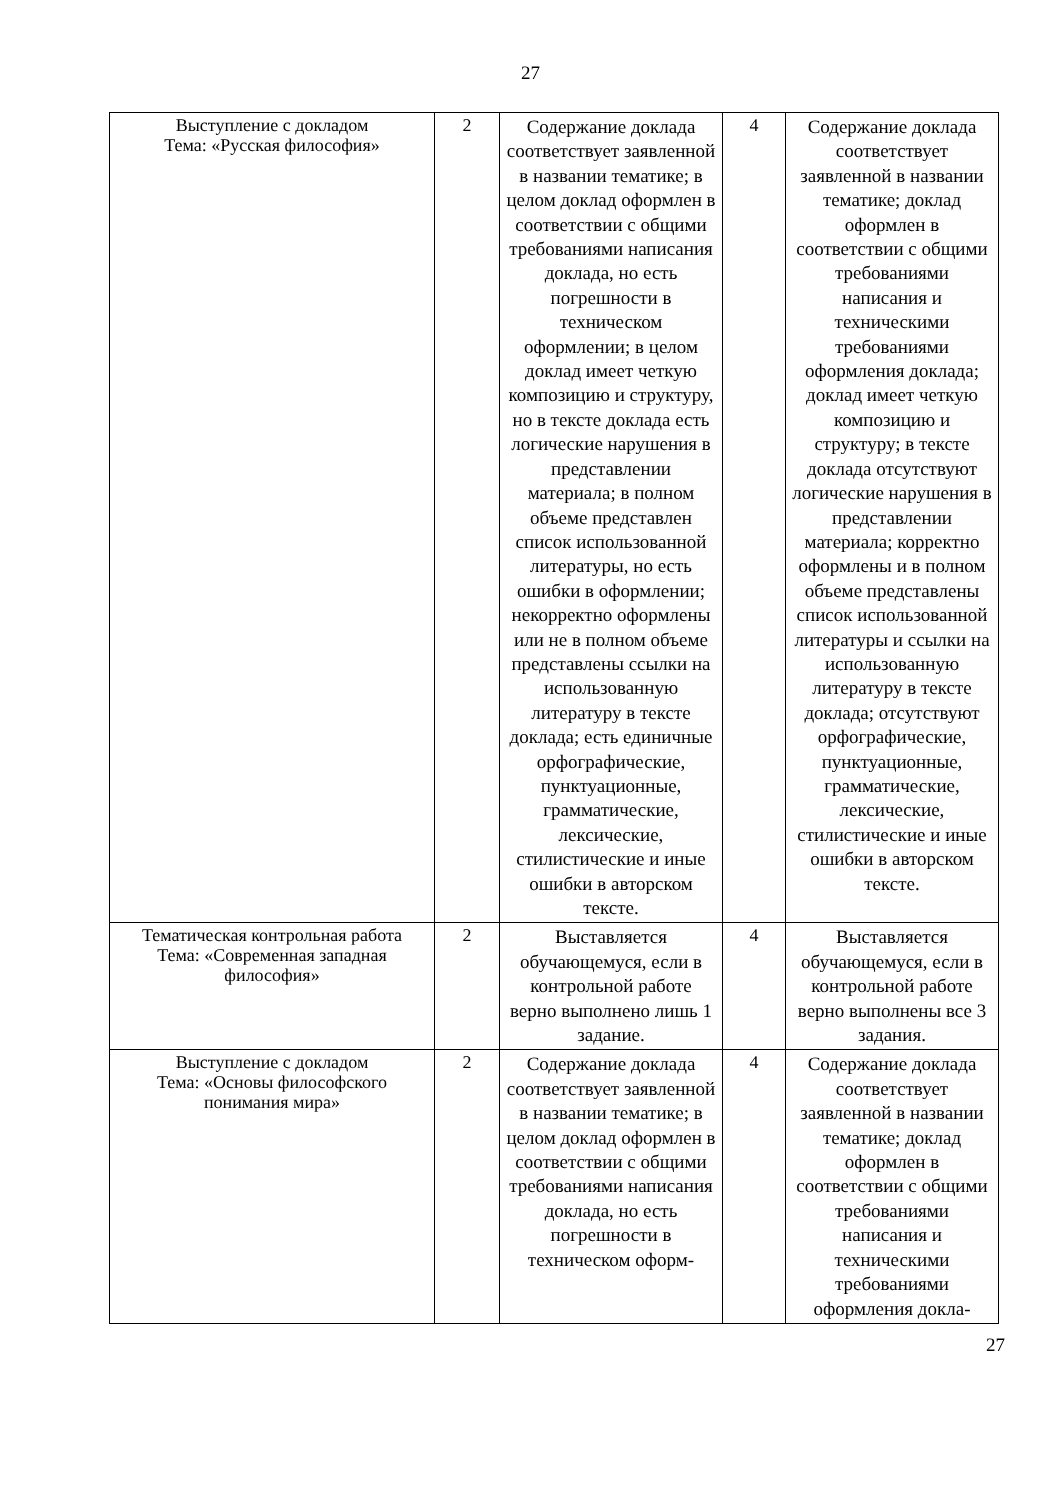27
| Выступление с докладом Тема: «Русская философия» | 2 | Содержание доклада соответствует заявленной в названии тематике; в целом доклад оформлен в соответствии с общими требованиями написания доклада, но есть погрешности в техническом оформлении; в целом доклад имеет четкую композицию и структуру, но в тексте доклада есть логические нарушения в представлении материала; в полном объеме представлен список использованной литературы, но есть ошибки в оформлении; некорректно оформлены или не в полном объеме представлены ссылки на использованную литературу в тексте доклада; есть единичные орфографические, пунктуационные, грамматические, лексические, стилистические и иные ошибки в авторском тексте. | 4 | Содержание доклада соответствует заявленной в названии тематике; доклад оформлен в соответствии с общими требованиями написания и техническими требованиями оформления доклада; доклад имеет четкую композицию и структуру; в тексте доклада отсутствуют логические нарушения в представлении материала; корректно оформлены и в полном объеме представлены список использованной литературы и ссылки на использованную литературу в тексте доклада; отсутствуют орфографические, пунктуационные, грамматические, лексические, стилистические и иные ошибки в авторском тексте. |
| Тематическая контрольная работа Тема: «Современная западная философия» | 2 | Выставляется обучающемуся, если в контрольной работе верно выполнено лишь 1 задание. | 4 | Выставляется обучающемуся, если в контрольной работе верно выполнены все 3 задания. |
| Выступление с докладом Тема: «Основы философского понимания мира» | 2 | Содержание доклада соответствует заявленной в названии тематике; в целом доклад оформлен в соответствии с общими требованиями написания доклада, но есть погрешности в техническом оформ- | 4 | Содержание доклада соответствует заявленной в названии тематике; доклад оформлен в соответствии с общими требованиями написания и техническими требованиями оформления докла- |
27